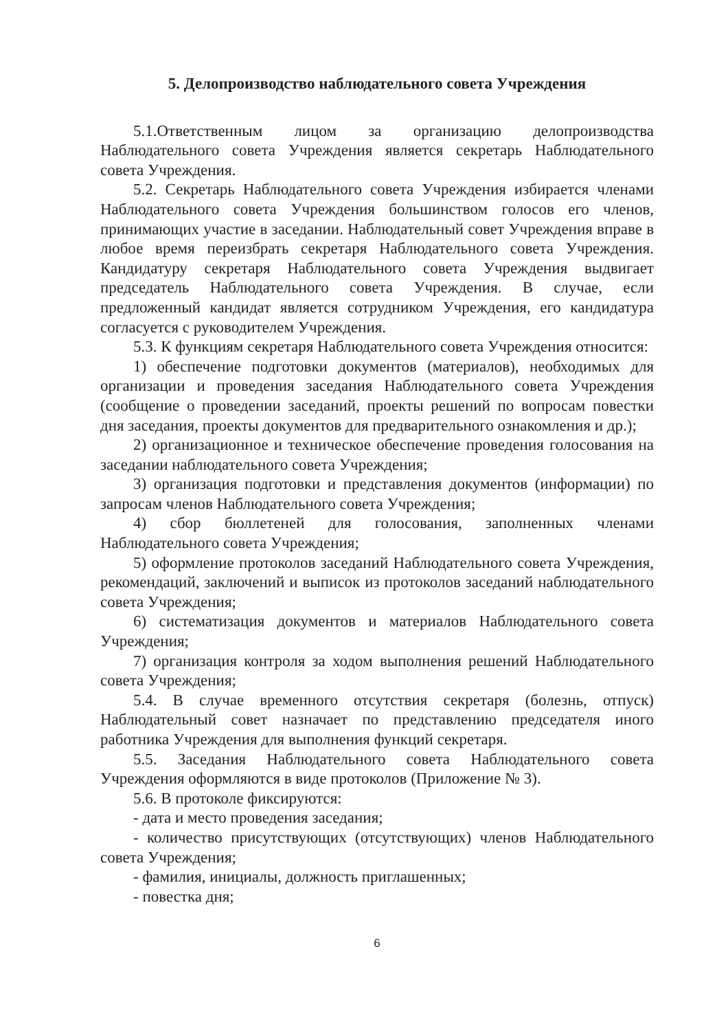5. Делопроизводство наблюдательного совета Учреждения
5.1.Ответственным лицом за организацию делопроизводства Наблюдательного совета Учреждения является секретарь Наблюдательного совета Учреждения.
5.2. Секретарь Наблюдательного совета Учреждения избирается членами Наблюдательного совета Учреждения большинством голосов его членов, принимающих участие в заседании. Наблюдательный совет Учреждения вправе в любое время переизбрать секретаря Наблюдательного совета Учреждения. Кандидатуру секретаря Наблюдательного совета Учреждения выдвигает председатель Наблюдательного совета Учреждения. В случае, если предложенный кандидат является сотрудником Учреждения, его кандидатура согласуется с руководителем Учреждения.
5.3. К функциям секретаря Наблюдательного совета Учреждения относится:
1) обеспечение подготовки документов (материалов), необходимых для организации и проведения заседания Наблюдательного совета Учреждения (сообщение о проведении заседаний, проекты решений по вопросам повестки дня заседания, проекты документов для предварительного ознакомления и др.);
2) организационное и техническое обеспечение проведения голосования на заседании наблюдательного совета Учреждения;
3) организация подготовки и представления документов (информации) по запросам членов Наблюдательного совета Учреждения;
4) сбор бюллетеней для голосования, заполненных членами Наблюдательного совета Учреждения;
5) оформление протоколов заседаний Наблюдательного совета Учреждения, рекомендаций, заключений и выписок из протоколов заседаний наблюдательного совета Учреждения;
6) систематизация документов и материалов Наблюдательного совета Учреждения;
7) организация контроля за ходом выполнения решений Наблюдательного совета Учреждения;
5.4. В случае временного отсутствия секретаря (болезнь, отпуск) Наблюдательный совет назначает по представлению председателя иного работника Учреждения для выполнения функций секретаря.
5.5. Заседания Наблюдательного совета Наблюдательного совета Учреждения оформляются в виде протоколов (Приложение № 3).
5.6. В протоколе фиксируются:
- дата и место проведения заседания;
- количество присутствующих (отсутствующих) членов Наблюдательного совета Учреждения;
- фамилия, инициалы, должность приглашенных;
- повестка дня;
6